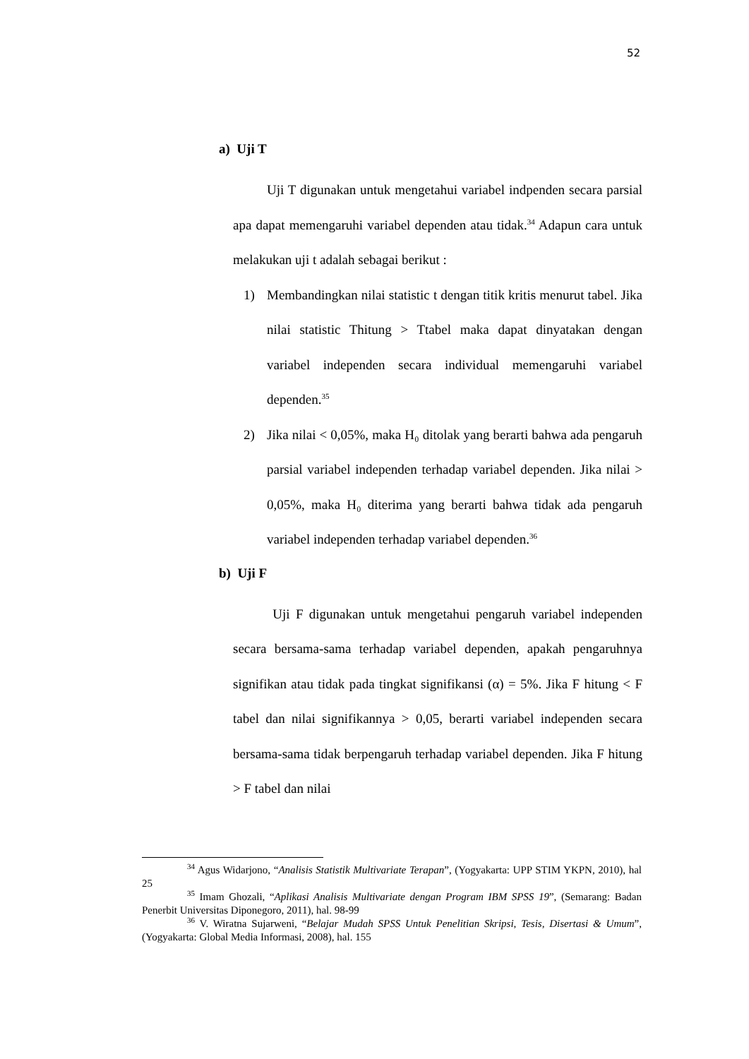52
a) Uji T
Uji T digunakan untuk mengetahui variabel indpenden secara parsial apa dapat memengaruhi variabel dependen atau tidak.<sup>34</sup> Adapun cara untuk melakukan uji t adalah sebagai berikut :
1) Membandingkan nilai statistic t dengan titik kritis menurut tabel. Jika nilai statistic Thitung > Ttabel maka dapat dinyatakan dengan variabel independen secara individual memengaruhi variabel dependen.<sup>35</sup>
2) Jika nilai < 0,05%, maka H₀ ditolak yang berarti bahwa ada pengaruh parsial variabel independen terhadap variabel dependen. Jika nilai > 0,05%, maka H₀ diterima yang berarti bahwa tidak ada pengaruh variabel independen terhadap variabel dependen.<sup>36</sup>
b) Uji F
Uji F digunakan untuk mengetahui pengaruh variabel independen secara bersama-sama terhadap variabel dependen, apakah pengaruhnya signifikan atau tidak pada tingkat signifikansi (α) = 5%. Jika F hitung < F tabel dan nilai signifikannya > 0,05, berarti variabel independen secara bersama-sama tidak berpengaruh terhadap variabel dependen. Jika F hitung > F tabel dan nilai
<sup>34</sup> Agus Widarjono, “Analisis Statistik Multivariate Terapan”, (Yogyakarta: UPP STIM YKPN, 2010), hal 25
<sup>35</sup> Imam Ghozali, “Aplikasi Analisis Multivariate dengan Program IBM SPSS 19”, (Semarang: Badan Penerbit Universitas Diponegoro, 2011), hal. 98-99
<sup>36</sup> V. Wiratna Sujarweni, “Belajar Mudah SPSS Untuk Penelitian Skripsi, Tesis, Disertasi & Umum”, (Yogyakarta: Global Media Informasi, 2008), hal. 155